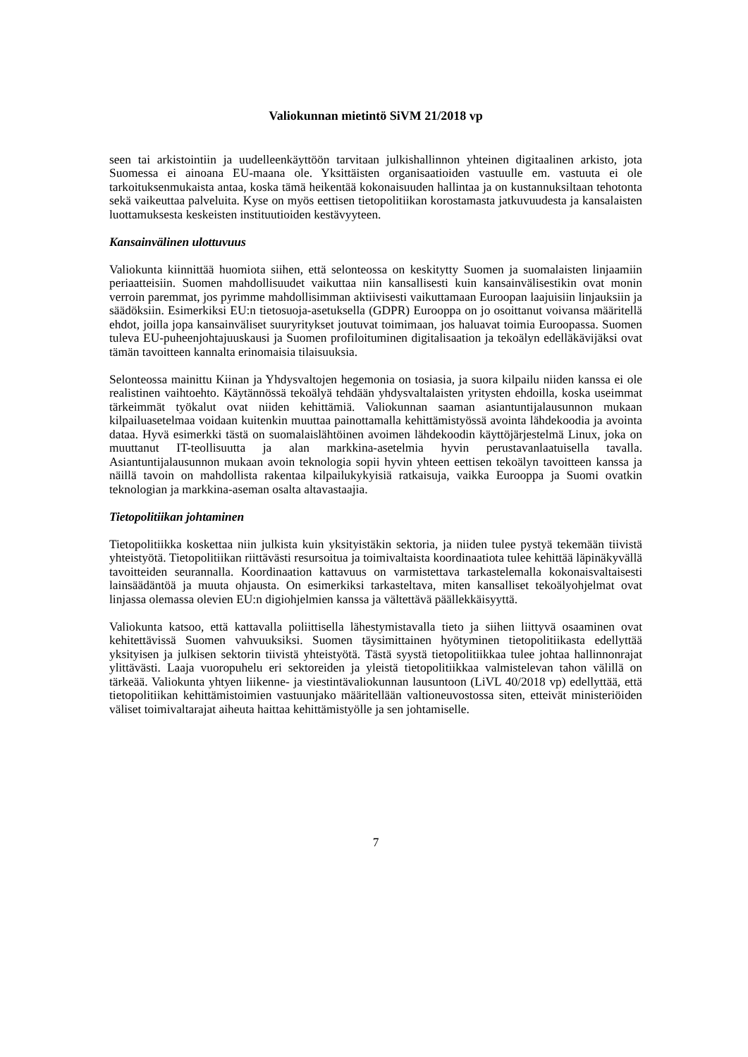Valiokunnan mietintö SiVM 21/2018 vp
seen tai arkistointiin ja uudelleenkäyttöön tarvitaan julkishallinnon yhteinen digitaalinen arkisto, jota Suomessa ei ainoana EU-maana ole. Yksittäisten organisaatioiden vastuulle em. vastuuta ei ole tarkoituksenmukaista antaa, koska tämä heikentää kokonaisuuden hallintaa ja on kustannuksiltaan tehotonta sekä vaikeuttaa palveluita. Kyse on myös eettisen tietopolitiikan korostamasta jatkuvuudesta ja kansalaisten luottamuksesta keskeisten instituutioiden kestävyyteen.
Kansainvälinen ulottuvuus
Valiokunta kiinnittää huomiota siihen, että selonteossa on keskitytty Suomen ja suomalaisten linjaamiin periaatteisiin. Suomen mahdollisuudet vaikuttaa niin kansallisesti kuin kansainvälisestikin ovat monin verroin paremmat, jos pyrimme mahdollisimman aktiivisesti vaikuttamaan Euroopan laajuisiin linjauksiin ja säädöksiin. Esimerkiksi EU:n tietosuoja-asetuksella (GDPR) Eurooppa on jo osoittanut voivansa määritellä ehdot, joilla jopa kansainväliset suuryritykset joutuvat toimimaan, jos haluavat toimia Euroopassa. Suomen tuleva EU-puheenjohtajuuskausi ja Suomen profiloituminen digitalisaation ja tekoälyn edelläkävijäksi ovat tämän tavoitteen kannalta erinomaisia tilaisuuksia.
Selonteossa mainittu Kiinan ja Yhdysvaltojen hegemonia on tosiasia, ja suora kilpailu niiden kanssa ei ole realistinen vaihtoehto. Käytännössä tekoälyä tehdään yhdysvaltalaisten yritysten ehdoilla, koska useimmat tärkeimmät työkalut ovat niiden kehittämiä. Valiokunnan saaman asiantuntijalausunnon mukaan kilpailuasetelmaa voidaan kuitenkin muuttaa painottamalla kehittämistyössä avointa lähdekoodia ja avointa dataa. Hyvä esimerkki tästä on suomalaislähtöinen avoimen lähdekoodin käyttöjärjestelmä Linux, joka on muuttanut IT-teollisuutta ja alan markkina-asetelmia hyvin perustavanlaatuisella tavalla. Asiantuntijalausunnon mukaan avoin teknologia sopii hyvin yhteen eettisen tekoälyn tavoitteen kanssa ja näillä tavoin on mahdollista rakentaa kilpailukykyisiä ratkaisuja, vaikka Eurooppa ja Suomi ovatkin teknologian ja markkina-aseman osalta altavastaajia.
Tietopolitiikan johtaminen
Tietopolitiikka koskettaa niin julkista kuin yksityistäkin sektoria, ja niiden tulee pystyä tekemään tiivistä yhteistyötä. Tietopolitiikan riittävästi resursoitua ja toimivaltaista koordinaatiota tulee kehittää läpinäkyvällä tavoitteiden seurannalla. Koordinaation kattavuus on varmistettava tarkastelemalla kokonaisvaltaisesti lainsäädäntöä ja muuta ohjausta. On esimerkiksi tarkasteltava, miten kansalliset tekoälyohjelmat ovat linjassa olemassa olevien EU:n digiohjelmien kanssa ja vältettävä päällekkäisyyttä.
Valiokunta katsoo, että kattavalla poliittisella lähestymistavalla tieto ja siihen liittyvä osaaminen ovat kehitettävissä Suomen vahvuuksiksi. Suomen täysimittainen hyötyminen tietopolitiikasta edellyttää yksityisen ja julkisen sektorin tiivistä yhteistyötä. Tästä syystä tietopolitiikkaa tulee johtaa hallinnonrajat ylittävästi. Laaja vuoropuhelu eri sektoreiden ja yleistä tietopolitiikkaa valmistelevan tahon välillä on tärkeää. Valiokunta yhtyen liikenne- ja viestintävaliokunnan lausuntoon (LiVL 40/2018 vp) edellyttää, että tietopolitiikan kehittämistoimien vastuunjako määritellään valtioneuvostossa siten, etteivät ministeriöiden väliset toimivaltarajat aiheuta haittaa kehittämistyölle ja sen johtamiselle.
7